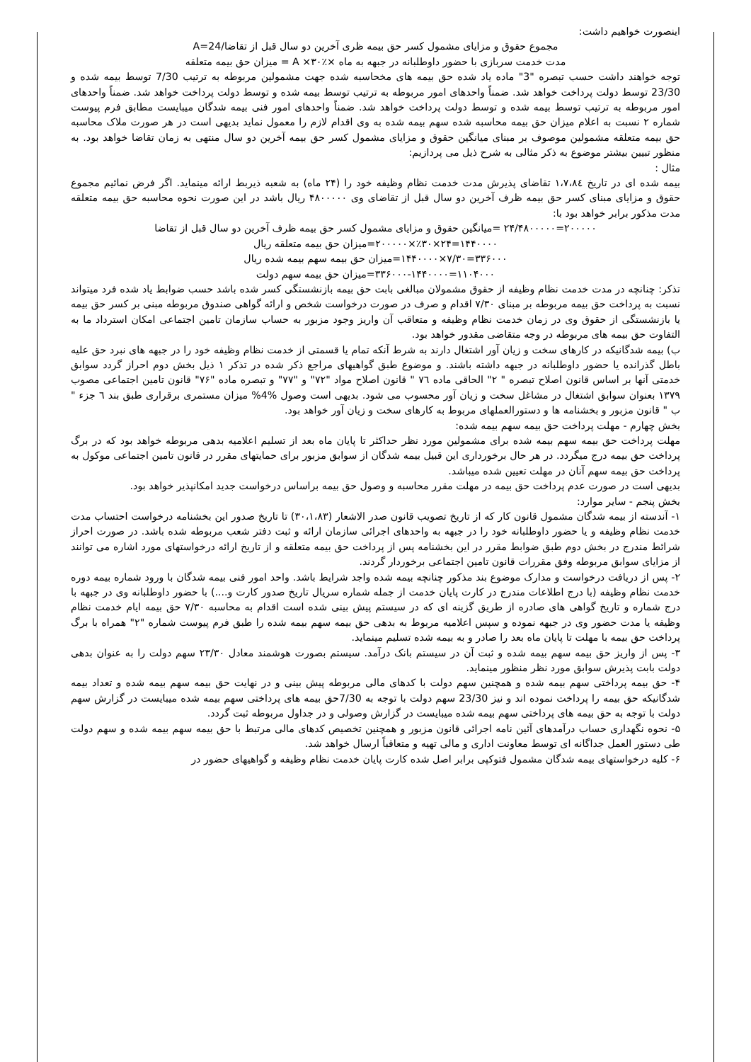اینصورت خواهیم داشت:
مجموع حقوق و مزایای مشمول کسر حق بیمه ظری آخرین دو سال قبل از تقاضا/24=A
مدت خدمت سربازی با حضور داوطلبانه در جبهه به ماه ×٪۳۰× A = میزان حق بیمه متعلقه
توجه خواهند داشت حسب تبصره "3" ماده یاد شده حق بیمه های مخحاسبه شده جهت مشمولین مربوطه به ترتیب 7/30 توسط بیمه شده و 23/30 توسط دولت پرداخت خواهد شد. ضمناً واحدهای امور مربوطه به ترتیب توسط بیمه شده و توسط دولت پرداخت خواهد شد. ضمناً واحدهای امور مربوطه به ترتیب توسط بیمه شده و توسط دولت پرداخت خواهد شد. ضمناً واحدهای امور فنی بیمه شدگان میبایست مطابق فرم پیوست شماره ۲ نسبت به اعلام میزان حق بیمه محاسبه شده سهم بیمه شده به وی اقدام لازم را معمول نماید بدیهی است در هر صورت ملاک محاسبه حق بیمه متعلقه مشمولین موصوف بر مبنای میانگین حقوق و مزایای مشمول کسر حق بیمه آخرین دو سال منتهی به زمان تقاضا خواهد بود. به منظور تبیین بیشتر موضوع به ذکر مثالی به شرح ذیل می پردازیم:
مثال :
بیمه شده ای در تاریخ ١،٧،٨٤ تقاضای پذیرش مدت خدمت نظام وظیفه خود را (۲۴ ماه) به شعبه ذیربط ارائه مینماید. اگر فرض نمائیم مجموع حقوق و مزایای مبنای کسر حق بیمه ظرف آخرین دو سال قبل از تقاضای وی ۴۸۰۰۰۰۰ ریال باشد در این صورت نحوه محاسبه حق بیمه متعلقه مدت مذکور برابر خواهد بود با:
۲۰۰۰۰۰=۲۴/۴۸۰۰۰۰۰ =میانگین حقوق و مزایای مشمول کسر حق بیمه ظرف آخرین دو سال قبل از تقاضا
۱۴۴۰۰۰۰=۲۴×٪۳۰×۲۰۰۰۰۰=میزان حق بیمه متعلقه ریال
۳۳۶۰۰۰=۷/۳۰×۱۴۴۰۰۰۰=میزان حق بیمه سهم بیمه شده ریال
۱۱۰۴۰۰۰=۳۳۶۰۰۰-۱۴۴۰۰۰۰=میزان حق بیمه سهم دولت
تذکر: چنانچه در مدت خدمت نظام وظیفه از حقوق مشمولان مبالغی بابت حق بیمه بازنشستگی کسر شده باشد حسب ضوابط یاد شده فرد میتواند نسبت به پرداخت حق بیمه مربوطه بر مبنای ۷/۳۰ اقدام و صرف در صورت درخواست شخص و ارائه گواهی صندوق مربوطه مبنی بر کسر حق بیمه یا بازنشستگی از حقوق وی در زمان خدمت نظام وظیفه و متعاقب آن واریز وجود مزبور به حساب سازمان تامین اجتماعی امکان استرداد ما به التفاوت حق بیمه های مربوطه در وجه متقاضی مقدور خواهد بود.
ب) بیمه شدگانیکه در کارهای سخت و زیان آور اشتغال دارند به شرط آنکه تمام یا قسمتی از خدمت نظام وظیفه خود را در جبهه های نبرد حق علیه باطل گذرانده یا حضور داوطلبانه در جبهه داشته باشند. و موضوع طبق گواهیهای مراجع ذکر شده در تذکر ۱ ذیل بخش دوم احراز گردد سوابق خدمتی آنها بر اساس قانون اصلاح تبصره " ۲" الحاقی ماده ٧٦ " قانون اصلاح مواد "۷۲" و "۷۷" و تبصره ماده "۷۶" قانون تامین اجتماعی مصوب ۱۳۷۹ بعنوان سوابق اشتغال در مشاغل سخت و زیان آور محسوب می شود. بدیهی است وصول %4% میزان مستمری برقراری طبق بند ٦ جزء " ب " قانون مزبور و بخشنامه ها و دستورالعملهای مربوط به کارهای سخت و زیان آور خواهد بود.
بخش چهارم - مهلت پرداخت حق بیمه سهم بیمه شده:
مهلت پرداخت حق بیمه سهم بیمه شده برای مشمولین مورد نظر حداکثر تا پایان ماه بعد از تسلیم اعلامیه بدهی مربوطه خواهد بود که در برگ پرداخت حق بیمه درج میگردد. در هر حال برخورداری این قبیل بیمه شدگان از سوابق مزبور برای حمایتهای مقرر در قانون تامین اجتماعی موکول به پرداخت حق بیمه سهم آنان در مهلت تعیین شده میباشد.
بدیهی است در صورت عدم پرداخت حق بیمه در مهلت مقرر محاسبه و وصول حق بیمه براساس درخواست جدید امکانپذیر خواهد بود.
بخش پنجم - سایر موارد:
۱- آندسته از بیمه شدگان مشمول قانون کار که از تاریخ تصویب قانون صدر الاشعار (۳۰،۱،۸۳) تا تاریخ صدور این بخشنامه درخواست احتساب مدت خدمت نظام وظیفه و یا حضور داوطلبانه خود را در جبهه به واحدهای اجرائی سازمان ارائه و ثبت دفتر شعب مربوطه شده باشد. در صورت احراز شرائط مندرج در بخش دوم طبق ضوابط مقرر در این بخشنامه پس از پرداخت حق بیمه متعلقه و از تاریخ ارائه درخواستهای مورد اشاره می توانند از مزایای سوابق مربوطه وفق مقررات قانون تامین اجتماعی برخوردار گردند.
۲- پس از دریافت درخواست و مدارک موضوع بند مذکور چنانچه بیمه شده واجد شرایط باشد. واحد امور فنی بیمه شدگان با ورود شماره بیمه دوره خدمت نظام وظیفه (با درج اطلاعات مندرج در کارت پایان خدمت از جمله شماره سریال تاریخ صدور کارت و....) با حضور داوطلبانه وی در جبهه با درج شماره و تاریخ گواهی های صادره از طریق گزینه ای که در سیستم پیش بینی شده است اقدام به محاسبه ۷/۳۰ حق بیمه ایام خدمت نظام وظیفه یا مدت حضور وی در جبهه نموده و سپس اعلامیه مربوط به بدهی حق بیمه سهم بیمه شده را طبق فرم پیوست شماره "۲" همراه با برگ پرداخت حق بیمه با مهلت تا پایان ماه بعد را صادر و به بیمه شده تسلیم مینماید.
۳- پس از واریز حق بیمه سهم بیمه شده و ثبت آن در سیستم بانک درآمد. سیستم بصورت هوشمند معادل ۲۳/۳۰ سهم دولت را به عنوان بدهی دولت بابت پذیرش سوابق مورد نظر منظور مینماید.
۴- حق بیمه پرداختی سهم بیمه شده و همچنین سهم دولت با کدهای مالی مربوطه پیش بینی و در نهایت حق بیمه سهم بیمه شده و تعداد بیمه شدگانیکه حق بیمه را پرداخت نموده اند و نیز 23/30 سهم دولت با توجه به 7/30حق بیمه های پرداختی سهم بیمه شده میبایست در گزارش سهم دولت با توجه به حق بیمه های پرداختی سهم بیمه شده میبایست در گزارش وصولی و در جداول مربوطه ثبت گردد.
۵- نحوه نگهداری حساب درآمدهای آئین نامه اجرائی قانون مزبور و همچنین تخصیص کدهای مالی مرتبط با حق بیمه سهم بیمه شده و سهم دولت طی دستور العمل جداگانه ای توسط معاونت اداری و مالی تهیه و متعاقباً ارسال خواهد شد.
۶- کلیه درخواستهای بیمه شدگان مشمول فتوکپی برابر اصل شده کارت پایان خدمت نظام وظیفه و گواهیهای حضور در